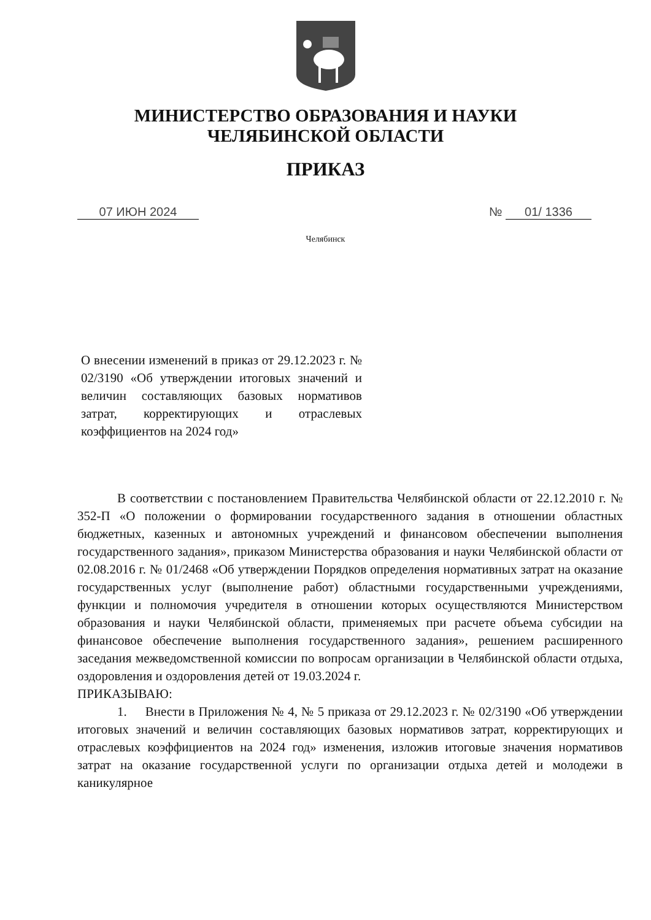МИНИСТЕРСТВО ОБРАЗОВАНИЯ И НАУКИ
ЧЕЛЯБИНСКОЙ ОБЛАСТИ
ПРИКАЗ
07 ИЮН 2024 № 01/ 1336
Челябинск
О внесении изменений в приказ от 29.12.2023 г. № 02/3190 «Об утверждении итоговых значений и величин составляющих базовых нормативов затрат, корректирующих и отраслевых коэффициентов на 2024 год»
В соответствии с постановлением Правительства Челябинской области от 22.12.2010 г. № 352-П «О положении о формировании государственного задания в отношении областных бюджетных, казенных и автономных учреждений и финансовом обеспечении выполнения государственного задания», приказом Министерства образования и науки Челябинской области от 02.08.2016 г. № 01/2468 «Об утверждении Порядков определения нормативных затрат на оказание государственных услуг (выполнение работ) областными государственными учреждениями, функции и полномочия учредителя в отношении которых осуществляются Министерством образования и науки Челябинской области, применяемых при расчете объема субсидии на финансовое обеспечение выполнения государственного задания», решением расширенного заседания межведомственной комиссии по вопросам организации в Челябинской области отдыха, оздоровления и оздоровления детей от 19.03.2024 г.
ПРИКАЗЫВАЮ:
1. Внести в Приложения № 4, № 5 приказа от 29.12.2023 г. № 02/3190 «Об утверждении итоговых значений и величин составляющих базовых нормативов затрат, корректирующих и отраслевых коэффициентов на 2024 год» изменения, изложив итоговые значения нормативов затрат на оказание государственной услуги по организации отдыха детей и молодежи в каникулярное